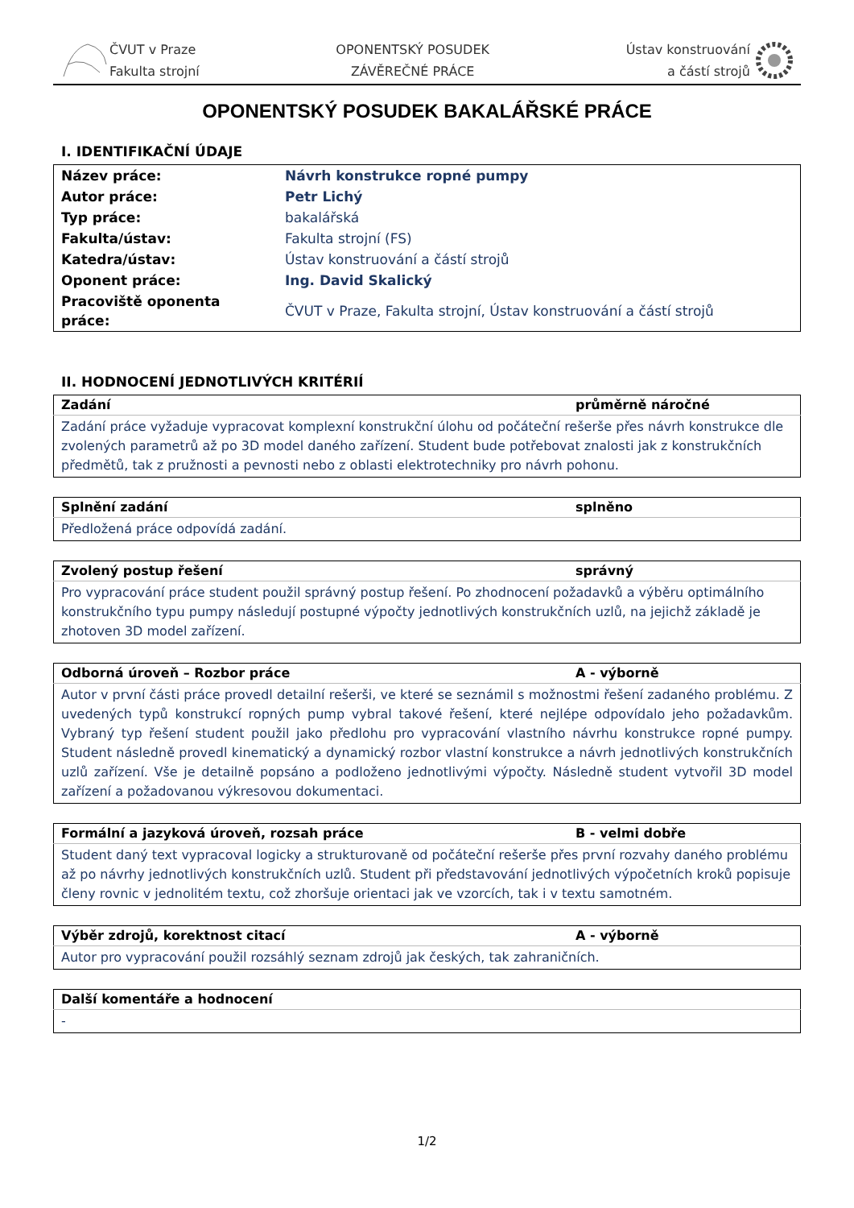ČVUT v Praze
Fakulta strojní
OPONENTSKÝ POSUDEK
ZÁVĚREČNÉ PRÁCE
Ústav konstruování
a částí strojů
OPONENTSKÝ POSUDEK BAKALÁŘSKÉ PRÁCE
I. IDENTIFIKAČNÍ ÚDAJE
| Název práce: | Návrh konstrukce ropné pumpy |
| Autor práce: | Petr Lichý |
| Typ práce: | bakalářská |
| Fakulta/ústav: | Fakulta strojní (FS) |
| Katedra/ústav: | Ústav konstruování a částí strojů |
| Oponent práce: | Ing. David Skalický |
| Pracoviště oponenta práce: | ČVUT v Praze, Fakulta strojní, Ústav konstruování a částí strojů |
II. HODNOCENÍ JEDNOTLIVÝCH KRITÉRIÍ
| Zadání | průměrně náročné |
| --- | --- |
| Zadání práce vyžaduje vypracovat komplexní konstrukční úlohu od počáteční rešerše přes návrh konstrukce dle zvolených parametrů až po 3D model daného zařízení. Student bude potřebovat znalosti jak z konstrukčních předmětů, tak z pružnosti a pevnosti nebo z oblasti elektrotechniky pro návrh pohonu. | |
| Splnění zadání | splněno |
| --- | --- |
| Předložená práce odpovídá zadání. | |
| Zvolený postup řešení | správný |
| --- | --- |
| Pro vypracování práce student použil správný postup řešení. Po zhodnocení požadavků a výběru optimálního konstrukčního typu pumpy následují postupné výpočty jednotlivých konstrukčních uzlů, na jejichž základě je zhotoven 3D model zařízení. | |
| Odborná úroveň – Rozbor práce | A - výborně |
| --- | --- |
| Autor v první části práce provedl detailní rešerši, ve které se seznámil s možnostmi řešení zadaného problému. Z uvedených typů konstrukcí ropných pump vybral takové řešení, které nejlépe odpovídalo jeho požadavkům. Vybraný typ řešení student použil jako předlohu pro vypracování vlastního návrhu konstrukce ropné pumpy. Student následně provedl kinematický a dynamický rozbor vlastní konstrukce a návrh jednotlivých konstrukčních uzlů zařízení. Vše je detailně popsáno a podloženo jednotlivými výpočty. Následně student vytvořil 3D model zařízení a požadovanou výkresovou dokumentaci. | |
| Formální a jazyková úroveň, rozsah práce | B - velmi dobře |
| --- | --- |
| Student daný text vypracoval logicky a strukturovaně od počáteční rešerše přes první rozvahy daného problému až po návrhy jednotlivých konstrukčních uzlů. Student při představování jednotlivých výpočetních kroků popisuje členy rovnic v jednolitém textu, což zhoršuje orientaci jak ve vzorcích, tak i v textu samotném. | |
| Výběr zdrojů, korektnost citací | A - výborně |
| --- | --- |
| Autor pro vypracování použil rozsáhlý seznam zdrojů jak českých, tak zahraničních. | |
| Další komentáře a hodnocení |
| --- |
| - |
1/2